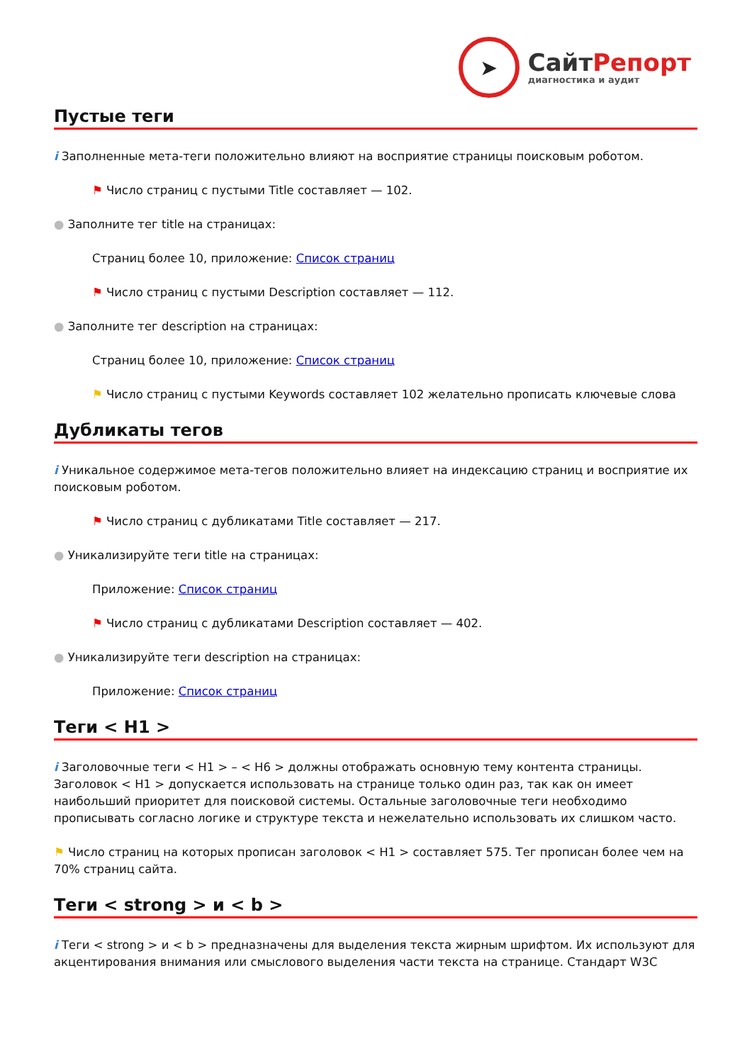➤
СайтРепорт
диагностика и аудит
Пустые теги
i Заполненные мета-теги положительно влияют на восприятие страницы поисковым роботом.
⚑ Число страниц с пустыми Title составляет — 102.
● Заполните тег title на страницах:
Страниц более 10, приложение: Список страниц
⚑ Число страниц с пустыми Description составляет — 112.
● Заполните тег description на страницах:
Страниц более 10, приложение: Список страниц
⚑ Число страниц с пустыми Keywords составляет 102 желательно прописать ключевые слова
Дубликаты тегов
i Уникальное содержимое мета-тегов положительно влияет на индексацию страниц и восприятие их поисковым роботом.
⚑ Число страниц с дубликатами Title составляет — 217.
● Уникализируйте теги title на страницах:
Приложение: Список страниц
⚑ Число страниц с дубликатами Description составляет — 402.
● Уникализируйте теги description на страницах:
Приложение: Список страниц
Теги < H1 >
i Заголовочные теги < H1 > – < H6 > должны отображать основную тему контента страницы. Заголовок < H1 > допускается использовать на странице только один раз, так как он имеет наибольший приоритет для поисковой системы. Остальные заголовочные теги необходимо прописывать согласно логике и структуре текста и нежелательно использовать их слишком часто.
⚑ Число страниц на которых прописан заголовок < H1 > составляет 575. Тег прописан более чем на 70% страниц сайта.
Теги < strong > и < b >
i Теги < strong > и < b > предназначены для выделения текста жирным шрифтом. Их используют для акцентирования внимания или смыслового выделения части текста на странице. Стандарт W3C